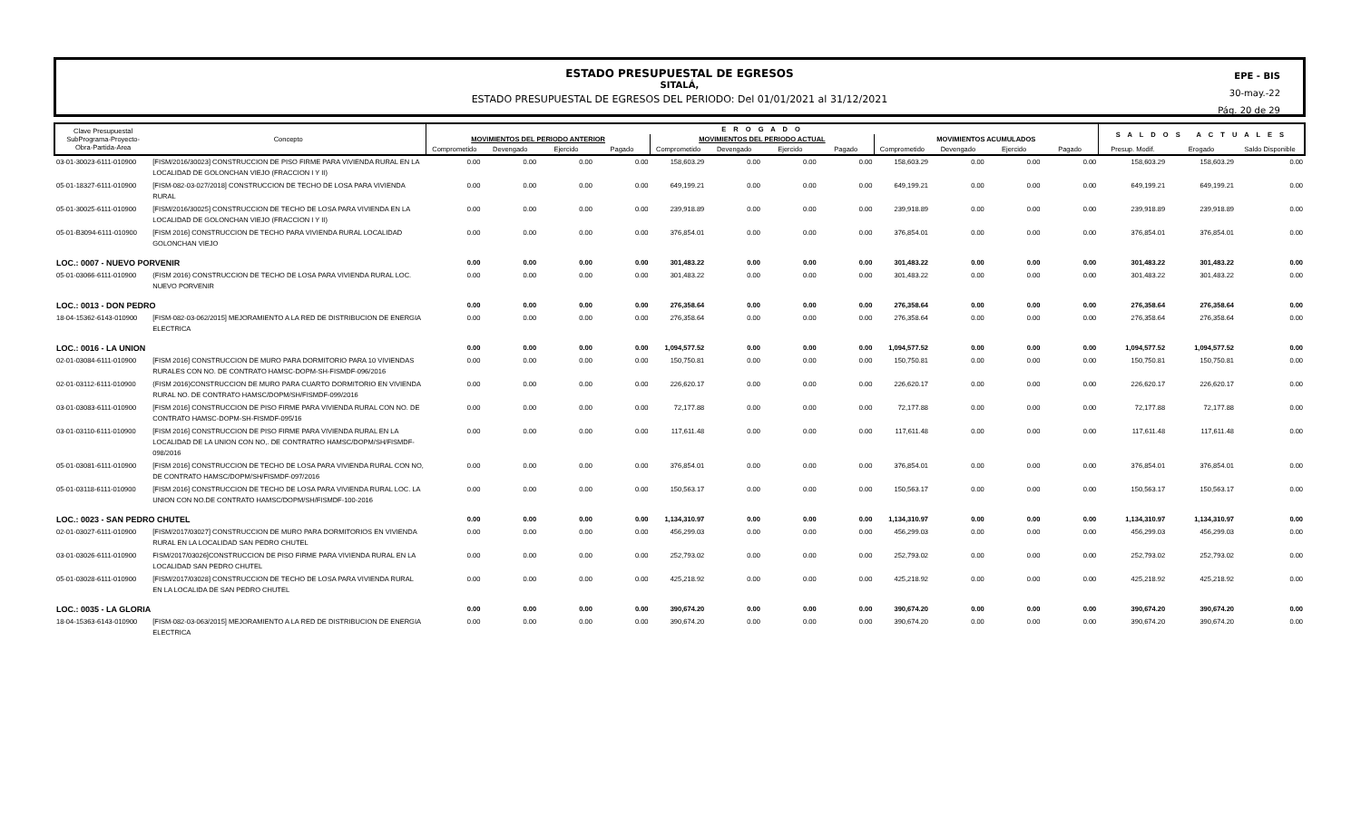ESTADO PRESUPUESTAL DE EGRESOS
SITALÁ,
ESTADO PRESUPUESTAL DE EGRESOS DEL PERIODO: Del 01/01/2021 al 31/12/2021
EPE - BIS
30-may.-22
Pág. 20 de 29
| Clave Presupuestal SubPrograma-Proyecto- Obra-Partida-Area | Concepto | E R O G A D O | | | | | | | | | | | | S A L D O S A C T U A L E S | | |
| --- | --- | --- | --- | --- | --- | --- | --- | --- | --- | --- | --- | --- | --- | --- | --- | --- |
| | | MOVIMIENTOS DEL PERIODO ANTERIOR | | | | MOVIMIENTOS DEL PERIODO ACTUAL | | | | MOVIMIENTOS ACUMULADOS | | | | | | |
| | | Comprometido | Devengado | Ejercido | Pagado | Comprometido | Devengado | Ejercido | Pagado | Comprometido | Devengado | Ejercido | Pagado | Presup. Modif. | Erogado | Saldo Disponible |
| 03-01-30023-6111-010900 | [FISM/2016/30023] CONSTRUCCION DE PISO FIRME PARA VIVIENDA RURAL EN LA LOCALIDAD DE GOLONCHAN VIEJO (FRACCION I Y II) | 0.00 | 0.00 | 0.00 | 0.00 | 158,603.29 | 0.00 | 0.00 | 0.00 | 158,603.29 | 0.00 | 0.00 | 0.00 | 158,603.29 | 158,603.29 | 0.00 |
| 05-01-18327-6111-010900 | [FISM-082-03-027/2018] CONSTRUCCION DE TECHO DE LOSA PARA VIVIENDA RURAL | 0.00 | 0.00 | 0.00 | 0.00 | 649,199.21 | 0.00 | 0.00 | 0.00 | 649,199.21 | 0.00 | 0.00 | 0.00 | 649,199.21 | 649,199.21 | 0.00 |
| 05-01-30025-6111-010900 | [FISM/2016/30025] CONSTRUCCION DE TECHO DE LOSA PARA VIVIENDA EN LA LOCALIDAD DE GOLONCHAN VIEJO (FRACCION I Y II) | 0.00 | 0.00 | 0.00 | 0.00 | 239,918.89 | 0.00 | 0.00 | 0.00 | 239,918.89 | 0.00 | 0.00 | 0.00 | 239,918.89 | 239,918.89 | 0.00 |
| 05-01-B3094-6111-010900 | [FISM 2016] CONSTRUCCION DE TECHO PARA VIVIENDA RURAL LOCALIDAD GOLONCHAN VIEJO | 0.00 | 0.00 | 0.00 | 0.00 | 376,854.01 | 0.00 | 0.00 | 0.00 | 376,854.01 | 0.00 | 0.00 | 0.00 | 376,854.01 | 376,854.01 | 0.00 |
| LOC.: 0007 - NUEVO PORVENIR | | 0.00 | 0.00 | 0.00 | 0.00 | 301,483.22 | 0.00 | 0.00 | 0.00 | 301,483.22 | 0.00 | 0.00 | 0.00 | 301,483.22 | 301,483.22 | 0.00 |
| 05-01-03066-6111-010900 | (FISM 2016) CONSTRUCCION DE TECHO DE LOSA PARA VIVIENDA RURAL LOC. NUEVO PORVENIR | 0.00 | 0.00 | 0.00 | 0.00 | 301,483.22 | 0.00 | 0.00 | 0.00 | 301,483.22 | 0.00 | 0.00 | 0.00 | 301,483.22 | 301,483.22 | 0.00 |
| LOC.: 0013 - DON PEDRO | | 0.00 | 0.00 | 0.00 | 0.00 | 276,358.64 | 0.00 | 0.00 | 0.00 | 276,358.64 | 0.00 | 0.00 | 0.00 | 276,358.64 | 276,358.64 | 0.00 |
| 18-04-15362-6143-010900 | [FISM-082-03-062/2015] MEJORAMIENTO A LA RED DE DISTRIBUCION DE ENERGIA ELECTRICA | 0.00 | 0.00 | 0.00 | 0.00 | 276,358.64 | 0.00 | 0.00 | 0.00 | 276,358.64 | 0.00 | 0.00 | 0.00 | 276,358.64 | 276,358.64 | 0.00 |
| LOC.: 0016 - LA UNION | | 0.00 | 0.00 | 0.00 | 0.00 | 1,094,577.52 | 0.00 | 0.00 | 0.00 | 1,094,577.52 | 0.00 | 0.00 | 0.00 | 1,094,577.52 | 1,094,577.52 | 0.00 |
| 02-01-03084-6111-010900 | [FISM 2016] CONSTRUCCION DE MURO PARA DORMITORIO PARA 10 VIVIENDAS RURALES CON NO. DE CONTRATO HAMSC-DOPM-SH-FISMDF-096/2016 | 0.00 | 0.00 | 0.00 | 0.00 | 150,750.81 | 0.00 | 0.00 | 0.00 | 150,750.81 | 0.00 | 0.00 | 0.00 | 150,750.81 | 150,750.81 | 0.00 |
| 02-01-03112-6111-010900 | (FISM 2016)CONSTRUCCION DE MURO PARA CUARTO DORMITORIO EN VIVIENDA RURAL NO. DE CONTRATO HAMSC/DOPM/SH/FISMDF-099/2016 | 0.00 | 0.00 | 0.00 | 0.00 | 226,620.17 | 0.00 | 0.00 | 0.00 | 226,620.17 | 0.00 | 0.00 | 0.00 | 226,620.17 | 226,620.17 | 0.00 |
| 03-01-03083-6111-010900 | [FISM 2016] CONSTRUCCION DE PISO FIRME PARA VIVIENDA RURAL CON NO. DE CONTRATO HAMSC-DOPM-SH-FISMDF-095/16 | 0.00 | 0.00 | 0.00 | 0.00 | 72,177.88 | 0.00 | 0.00 | 0.00 | 72,177.88 | 0.00 | 0.00 | 0.00 | 72,177.88 | 72,177.88 | 0.00 |
| 03-01-03110-6111-010900 | [FISM 2016] CONSTRUCCION DE PISO FIRME PARA VIVIENDA RURAL EN LA LOCALIDAD DE LA UNION CON NO,. DE CONTRATRO HAMSC/DOPM/SH/FISMDF-098/2016 | 0.00 | 0.00 | 0.00 | 0.00 | 117,611.48 | 0.00 | 0.00 | 0.00 | 117,611.48 | 0.00 | 0.00 | 0.00 | 117,611.48 | 117,611.48 | 0.00 |
| 05-01-03081-6111-010900 | [FISM 2016] CONSTRUCCION DE TECHO DE LOSA PARA VIVIENDA RURAL CON NO, DE CONTRATO HAMSC/DOPM/SH/FISMDF-097/2016 | 0.00 | 0.00 | 0.00 | 0.00 | 376,854.01 | 0.00 | 0.00 | 0.00 | 376,854.01 | 0.00 | 0.00 | 0.00 | 376,854.01 | 376,854.01 | 0.00 |
| 05-01-03118-6111-010900 | [FISM 2016] CONSTRUCCION DE TECHO DE LOSA PARA VIVIENDA RURAL LOC. LA UNION CON NO.DE CONTRATO HAMSC/DOPM/SH/FISMDF-100-2016 | 0.00 | 0.00 | 0.00 | 0.00 | 150,563.17 | 0.00 | 0.00 | 0.00 | 150,563.17 | 0.00 | 0.00 | 0.00 | 150,563.17 | 150,563.17 | 0.00 |
| LOC.: 0023 - SAN PEDRO CHUTEL | | 0.00 | 0.00 | 0.00 | 0.00 | 1,134,310.97 | 0.00 | 0.00 | 0.00 | 1,134,310.97 | 0.00 | 0.00 | 0.00 | 1,134,310.97 | 1,134,310.97 | 0.00 |
| 02-01-03027-6111-010900 | [FISM/2017/03027] CONSTRUCCION DE MURO PARA DORMITORIOS EN VIVIENDA RURAL EN LA LOCALIDAD SAN PEDRO CHUTEL | 0.00 | 0.00 | 0.00 | 0.00 | 456,299.03 | 0.00 | 0.00 | 0.00 | 456,299.03 | 0.00 | 0.00 | 0.00 | 456,299.03 | 456,299.03 | 0.00 |
| 03-01-03026-6111-010900 | FISM/2017/03026]CONSTRUCCION DE PISO FIRME PARA VIVIENDA RURAL EN LA LOCALIDAD SAN PEDRO CHUTEL | 0.00 | 0.00 | 0.00 | 0.00 | 252,793.02 | 0.00 | 0.00 | 0.00 | 252,793.02 | 0.00 | 0.00 | 0.00 | 252,793.02 | 252,793.02 | 0.00 |
| 05-01-03028-6111-010900 | [FISM/2017/03028] CONSTRUCCION DE TECHO DE LOSA PARA VIVIENDA RURAL EN LA LOCALIDA DE SAN PEDRO CHUTEL | 0.00 | 0.00 | 0.00 | 0.00 | 425,218.92 | 0.00 | 0.00 | 0.00 | 425,218.92 | 0.00 | 0.00 | 0.00 | 425,218.92 | 425,218.92 | 0.00 |
| LOC.: 0035 - LA GLORIA | | 0.00 | 0.00 | 0.00 | 0.00 | 390,674.20 | 0.00 | 0.00 | 0.00 | 390,674.20 | 0.00 | 0.00 | 0.00 | 390,674.20 | 390,674.20 | 0.00 |
| 18-04-15363-6143-010900 | [FISM-082-03-063/2015] MEJORAMIENTO A LA RED DE DISTRIBUCION DE ENERGIA ELECTRICA | 0.00 | 0.00 | 0.00 | 0.00 | 390,674.20 | 0.00 | 0.00 | 0.00 | 390,674.20 | 0.00 | 0.00 | 0.00 | 390,674.20 | 390,674.20 | 0.00 |